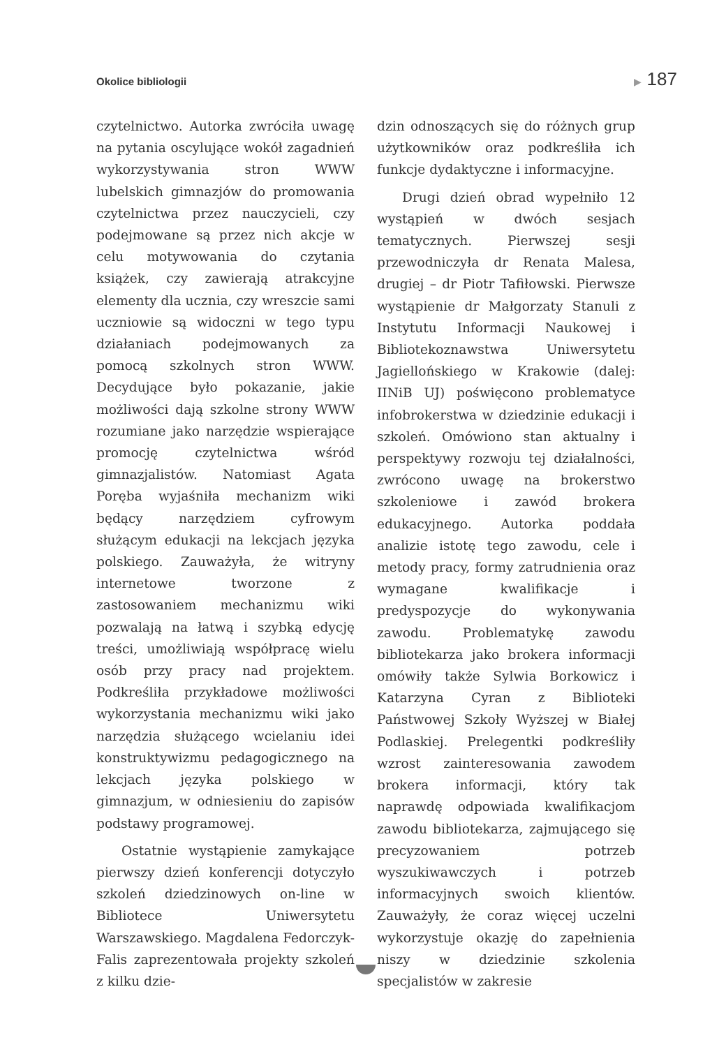Okolice bibliologii ▶ 187
czytelnictwo. Autorka zwróciła uwagę na pytania oscylujące wokół zagadnień wykorzystywania stron WWW lubelskich gimnazjów do promowania czytelnictwa przez nauczycieli, czy podejmowane są przez nich akcje w celu motywowania do czytania książek, czy zawierają atrakcyjne elementy dla ucznia, czy wreszcie sami uczniowie są widoczni w tego typu działaniach podejmowanych za pomocą szkolnych stron WWW. Decydujące było pokazanie, jakie możliwości dają szkolne strony WWW rozumiane jako narzędzie wspierające promocję czytelnictwa wśród gimnazjalistów. Natomiast Agata Poręba wyjaśniła mechanizm wiki będący narzędziem cyfrowym służącym edukacji na lekcjach języka polskiego. Zauważyła, że witryny internetowe tworzone z zastosowaniem mechanizmu wiki pozwalają na łatwą i szybką edycję treści, umożliwiają współpracę wielu osób przy pracy nad projektem. Podkreśliła przykładowe możliwości wykorzystania mechanizmu wiki jako narzędzia służącego wcielaniu idei konstruktywizmu pedagogicznego na lekcjach języka polskiego w gimnazjum, w odniesieniu do zapisów podstawy programowej.
Ostatnie wystąpienie zamykające pierwszy dzień konferencji dotyczyło szkoleń dziedzinowych on-line w Bibliotece Uniwersytetu Warszawskiego. Magdalena Fedorczyk-Falis zaprezentowała projekty szkoleń z kilku dzie-
dzin odnoszących się do różnych grup użytkowników oraz podkreśliła ich funkcje dydaktyczne i informacyjne.
Drugi dzień obrad wypełniło 12 wystąpień w dwóch sesjach tematycznych. Pierwszej sesji przewodniczyła dr Renata Malesa, drugiej – dr Piotr Tafiłowski. Pierwsze wystąpienie dr Małgorzaty Stanuli z Instytutu Informacji Naukowej i Bibliotekoznawstwa Uniwersytetu Jagiellońskiego w Krakowie (dalej: IINiB UJ) poświęcono problematyce infobrokerstwa w dziedzinie edukacji i szkoleń. Omówiono stan aktualny i perspektywy rozwoju tej działalności, zwrócono uwagę na brokerstwo szkoleniowe i zawód brokera edukacyjnego. Autorka poddała analizie istotę tego zawodu, cele i metody pracy, formy zatrudnienia oraz wymagane kwalifikacje i predyspozycje do wykonywania zawodu. Problematykę zawodu bibliotekarza jako brokera informacji omówiły także Sylwia Borkowicz i Katarzyna Cyran z Biblioteki Państwowej Szkoły Wyższej w Białej Podlaskiej. Prelegentki podkreśliły wzrost zainteresowania zawodem brokera informacji, który tak naprawdę odpowiada kwalifikacjom zawodu bibliotekarza, zajmującego się precyzowaniem potrzeb wyszukiwawczych i potrzeb informacyjnych swoich klientów. Zauważyły, że coraz więcej uczelni wykorzystuje okazję do zapełnienia niszy w dziedzinie szkolenia specjalistów w zakresie